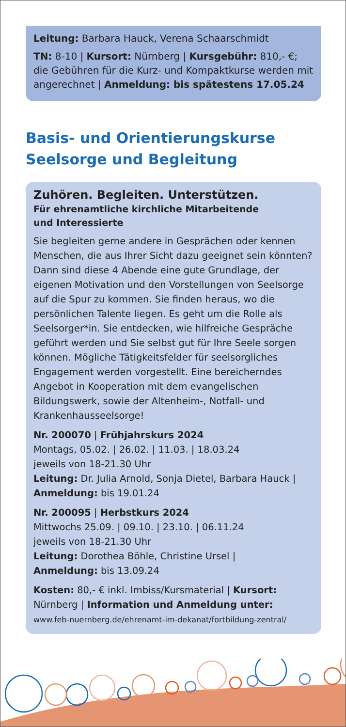Leitung: Barbara Hauck, Verena Schaarschmidt
TN: 8-10 | Kursort: Nürnberg | Kursgebühr: 810,- €; die Gebühren für die Kurz- und Kompaktkurse werden mit angerechnet | Anmeldung: bis spätestens 17.05.24
Basis- und Orientierungskurse
Seelsorge und Begleitung
Zuhören. Begleiten. Unterstützen.
Für ehrenamtliche kirchliche Mitarbeitende
und Interessierte
Sie begleiten gerne andere in Gesprächen oder kennen Menschen, die aus Ihrer Sicht dazu geeignet sein könnten? Dann sind diese 4 Abende eine gute Grundlage, der eigenen Motivation und den Vorstellungen von Seelsorge auf die Spur zu kommen. Sie finden heraus, wo die persönlichen Talente liegen. Es geht um die Rolle als Seelsorger*in. Sie entdecken, wie hilfreiche Gespräche geführt werden und Sie selbst gut für Ihre Seele sorgen können. Mögliche Tätigkeitsfelder für seelsorgliches Engagement werden vorgestellt. Eine bereicherndes Angebot in Kooperation mit dem evangelischen Bildungswerk, sowie der Altenheim-, Notfall- und Krankenhausseelsorge!
Nr. 200070 | Frühjahrskurs 2024
Montags, 05.02. | 26.02. | 11.03. | 18.03.24
jeweils von 18-21.30 Uhr
Leitung: Dr. Julia Arnold, Sonja Dietel, Barbara Hauck |
Anmeldung: bis 19.01.24
Nr. 200095 | Herbstkurs 2024
Mittwochs 25.09. | 09.10. | 23.10. | 06.11.24
jeweils von 18-21.30 Uhr
Leitung: Dorothea Böhle, Christine Ursel |
Anmeldung: bis 13.09.24
Kosten: 80,- € inkl. Imbiss/Kursmaterial | Kursort: Nürnberg | Information und Anmeldung unter:
www.feb-nuernberg.de/ehrenamt-im-dekanat/fortbildung-zentral/